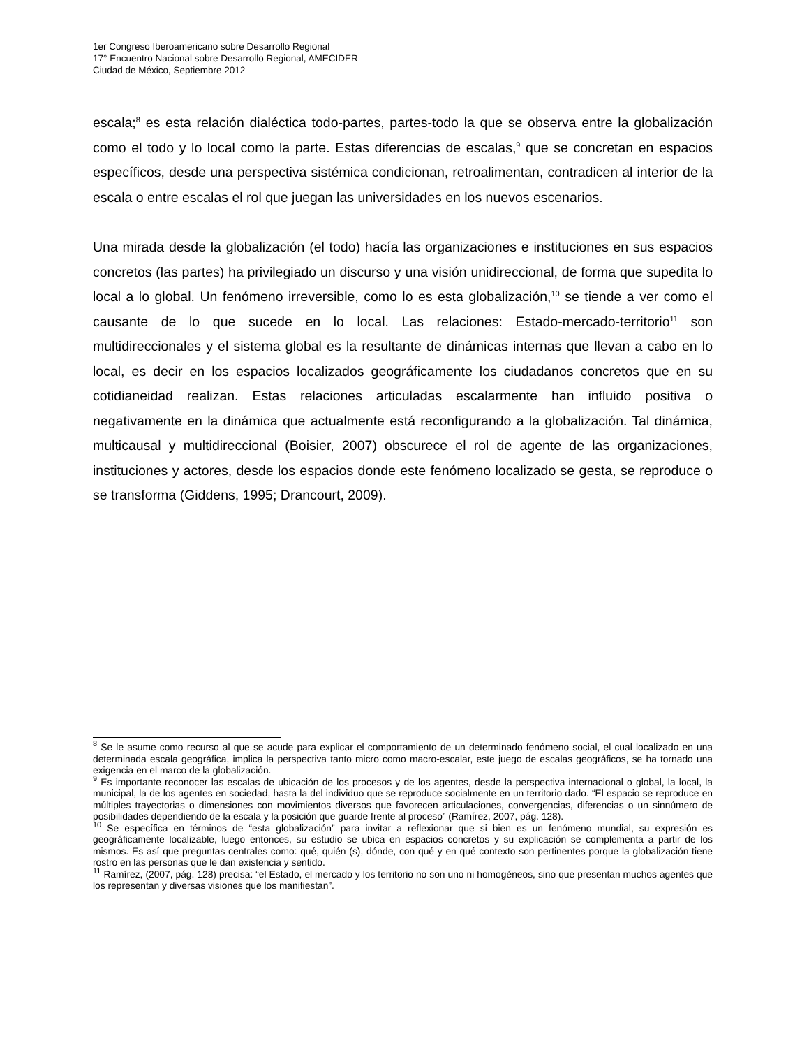1er Congreso Iberoamericano sobre Desarrollo Regional
17° Encuentro Nacional sobre Desarrollo Regional, AMECIDER
Ciudad de México, Septiembre 2012
escala;<sup>8</sup> es esta relación dialéctica todo-partes, partes-todo la que se observa entre la globalización como el todo y lo local como la parte. Estas diferencias de escalas,<sup>9</sup> que se concretan en espacios específicos, desde una perspectiva sistémica condicionan, retroalimentan, contradicen al interior de la escala o entre escalas el rol que juegan las universidades en los nuevos escenarios.
Una mirada desde la globalización (el todo) hacía las organizaciones e instituciones en sus espacios concretos (las partes) ha privilegiado un discurso y una visión unidireccional, de forma que supedita lo local a lo global. Un fenómeno irreversible, como lo es esta globalización,<sup>10</sup> se tiende a ver como el causante de lo que sucede en lo local. Las relaciones: Estado-mercado-territorio<sup>11</sup> son multidireccionales y el sistema global es la resultante de dinámicas internas que llevan a cabo en lo local, es decir en los espacios localizados geográficamente los ciudadanos concretos que en su cotidianeidad realizan. Estas relaciones articuladas escalarmente han influido positiva o negativamente en la dinámica que actualmente está reconfigurando a la globalización. Tal dinámica, multicausal y multidireccional (Boisier, 2007) obscurece el rol de agente de las organizaciones, instituciones y actores, desde los espacios donde este fenómeno localizado se gesta, se reproduce o se transforma (Giddens, 1995; Drancourt, 2009).
<sup>8</sup> Se le asume como recurso al que se acude para explicar el comportamiento de un determinado fenómeno social, el cual localizado en una determinada escala geográfica, implica la perspectiva tanto micro como macro-escalar, este juego de escalas geográficos, se ha tornado una exigencia en el marco de la globalización.
<sup>9</sup> Es importante reconocer las escalas de ubicación de los procesos y de los agentes, desde la perspectiva internacional o global, la local, la municipal, la de los agentes en sociedad, hasta la del individuo que se reproduce socialmente en un territorio dado. “El espacio se reproduce en múltiples trayectorias o dimensiones con movimientos diversos que favorecen articulaciones, convergencias, diferencias o un sinnúmero de posibilidades dependiendo de la escala y la posición que guarde frente al proceso” (Ramírez, 2007, pág. 128).
<sup>10</sup> Se específica en términos de “esta globalización” para invitar a reflexionar que si bien es un fenómeno mundial, su expresión es geográficamente localizable, luego entonces, su estudio se ubica en espacios concretos y su explicación se complementa a partir de los mismos. Es así que preguntas centrales como: qué, quién (s), dónde, con qué y en qué contexto son pertinentes porque la globalización tiene rostro en las personas que le dan existencia y sentido.
<sup>11</sup> Ramírez, (2007, pág. 128) precisa: “el Estado, el mercado y los territorio no son uno ni homogéneos, sino que presentan muchos agentes que los representan y diversas visiones que los manifiestan”.